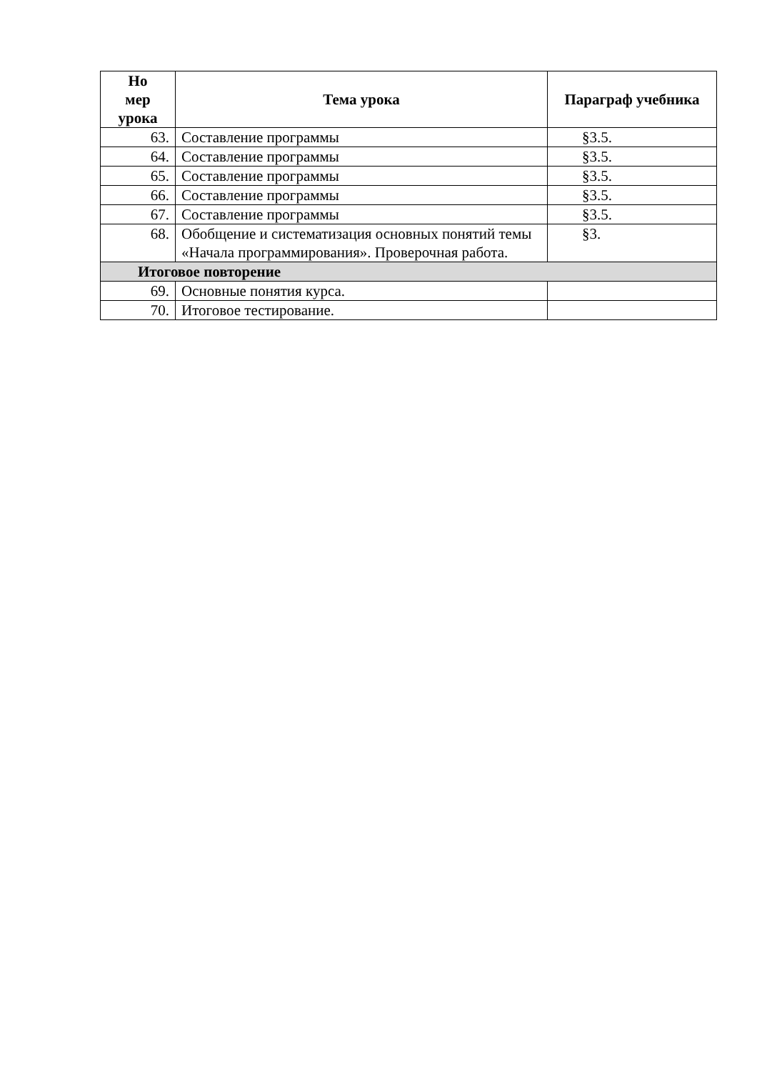| Но мер урока | Тема урока | Параграф учебника |
| --- | --- | --- |
| 63. | Составление программы | §3.5. |
| 64. | Составление программы | §3.5. |
| 65. | Составление программы | §3.5. |
| 66. | Составление программы | §3.5. |
| 67. | Составление программы | §3.5. |
| 68. | Обобщение и систематизация основных понятий темы «Начала программирования». Проверочная работа. | §3. |
| Итоговое повторение | | |
| 69. | Основные понятия курса. | |
| 70. | Итоговое тестирование. | |